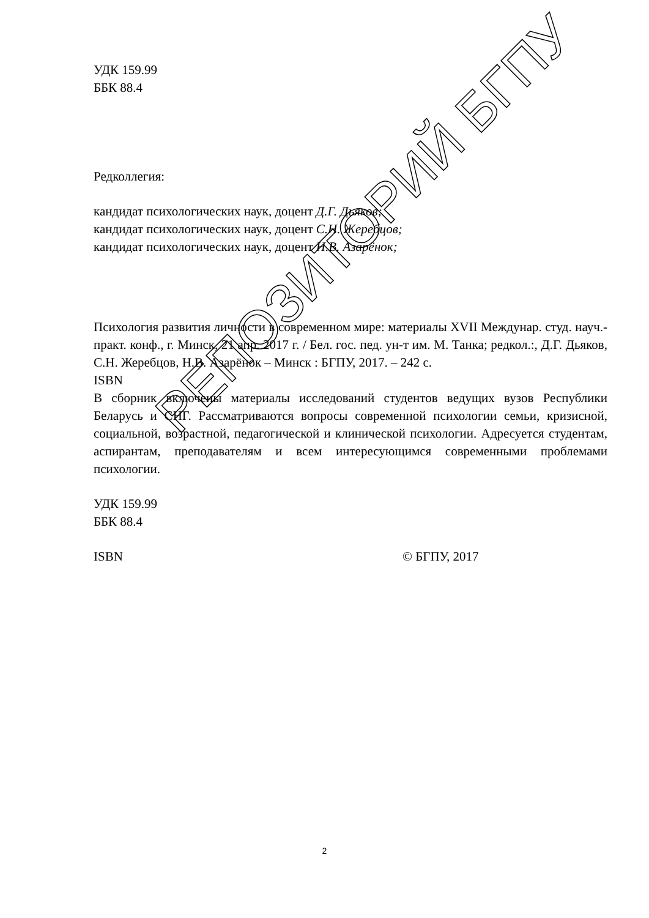УДК 159.99
ББК 88.4
Редколлегия:
кандидат психологических наук, доцент Д.Г. Дьяков;
кандидат психологических наук, доцент С.Н. Жеребцов;
кандидат психологических наук, доцент Н.В. Азарёнок;
Психология развития личности в современном мире: материалы XVII Междунар. студ. науч.-практ. конф., г. Минск, 21 апр. 2017 г. / Бел. гос. пед. ун-т им. М. Танка; редкол.:, Д.Г. Дьяков, С.Н. Жеребцов, Н.В. Азарёнок – Минск : БГПУ, 2017. – 242 с.
ISBN
В сборник включены материалы исследований студентов ведущих вузов Республики Беларусь и СНГ. Рассматриваются вопросы современной психологии семьи, кризисной, социальной, возрастной, педагогической и клинической психологии. Адресуется студентам, аспирантам, преподавателям и всем интересующимся современными проблемами психологии.
УДК 159.99
ББК 88.4
ISBN © БГПУ, 2017
РЕПОЗИТОРИЙ БГПУ
2